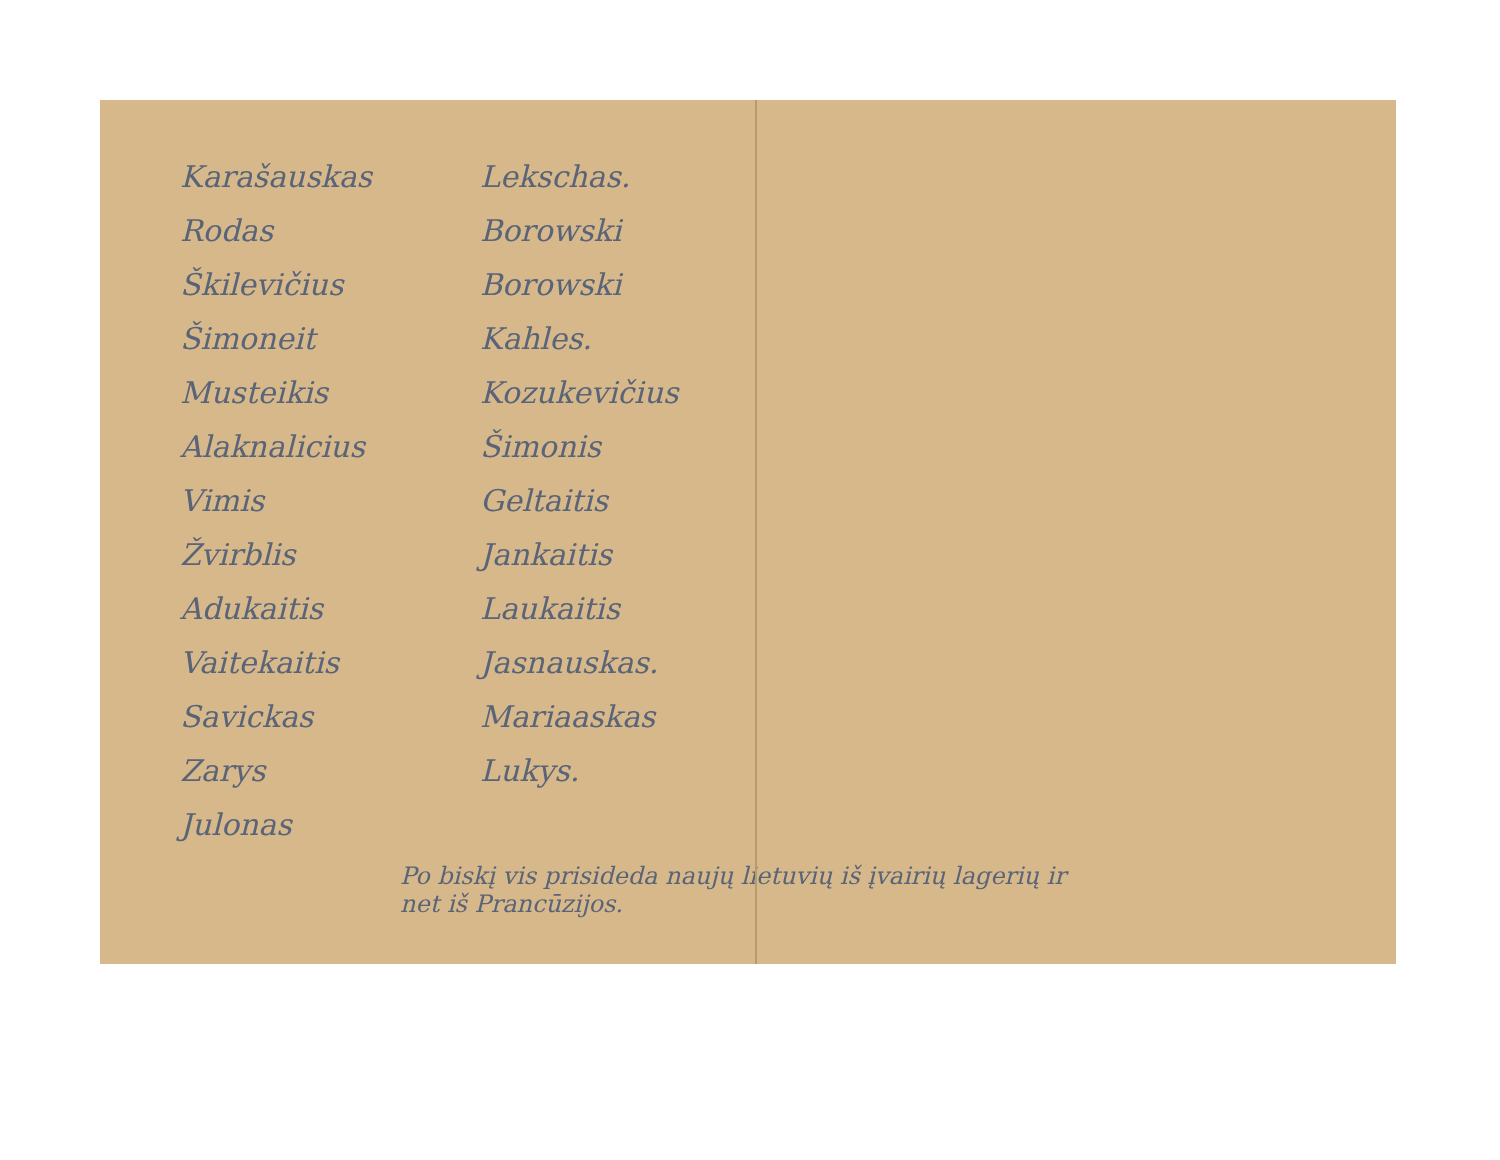Karašauskas
Rodas
Škilevičius
Šimoneit
Musteikis
Alaknalicius
Vimis
Žvirblis
Adukaitis
Vaitekaitis
Savickas
Zarys
Julonas
Lekschas.
Borowski
Borowski
Kahles.
Kozukevičius
Šimonis
Geltaitis
Jankaitis
Laukaitis
Jasnauskas.
Mariaaskas
Lukys.
Po biskį vis prisideda naujų lietuvių iš įvairių lagerių ir net iš Prancūzijos.